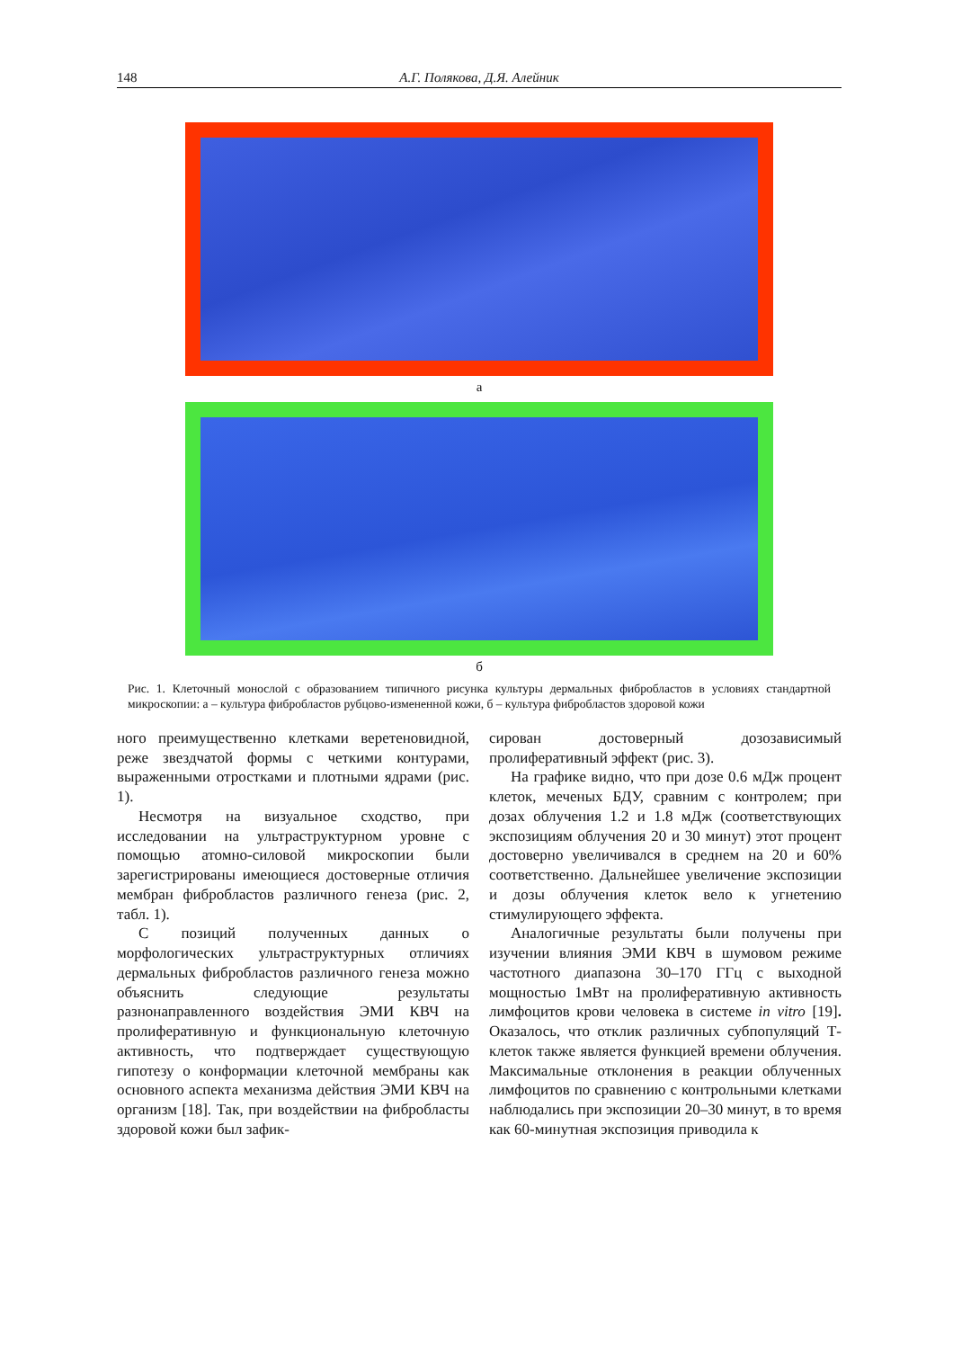148 А.Г. Полякова, Д.Я. Алейник
а
б
Рис. 1. Клеточный монослой с образованием типичного рисунка культуры дермальных фибробластов в условиях стандартной микроскопии: а – культура фибробластов рубцово-измененной кожи, б – культура фибробластов здоровой кожи
ного преимущественно клетками веретеновидной, реже звездчатой формы с четкими контурами, выраженными отростками и плотными ядрами (рис. 1).
Несмотря на визуальное сходство, при исследовании на ультраструктурном уровне с помощью атомно-силовой микроскопии были зарегистрированы имеющиеся достоверные отличия мембран фибробластов различного генеза (рис. 2, табл. 1).
С позиций полученных данных о морфологических ультраструктурных отличиях дермальных фибробластов различного генеза можно объяснить следующие результаты разнонаправленного воздействия ЭМИ КВЧ на пролиферативную и функциональную клеточную активность, что подтверждает существующую гипотезу о конформации клеточной мембраны как основного аспекта механизма действия ЭМИ КВЧ на организм [18]. Так, при воздействии на фибробласты здоровой кожи был зафик-
сирован достоверный дозозависимый пролиферативный эффект (рис. 3).
На графике видно, что при дозе 0.6 мДж процент клеток, меченых БДУ, сравним с контролем; при дозах облучения 1.2 и 1.8 мДж (соответствующих экспозициям облучения 20 и 30 минут) этот процент достоверно увеличивался в среднем на 20 и 60% соответственно. Дальнейшее увеличение экспозиции и дозы облучения клеток вело к угнетению стимулирующего эффекта.
Аналогичные результаты были получены при изучении влияния ЭМИ КВЧ в шумовом режиме частотного диапазона 30–170 ГГц с выходной мощностью 1мВт на пролиферативную активность лимфоцитов крови человека в системе in vitro [19]. Оказалось, что отклик различных субпопуляций Т-клеток также является функцией времени облучения. Максимальные отклонения в реакции облученных лимфоцитов по сравнению с контрольными клетками наблюдались при экспозиции 20–30 минут, в то время как 60-минутная экспозиция приводила к